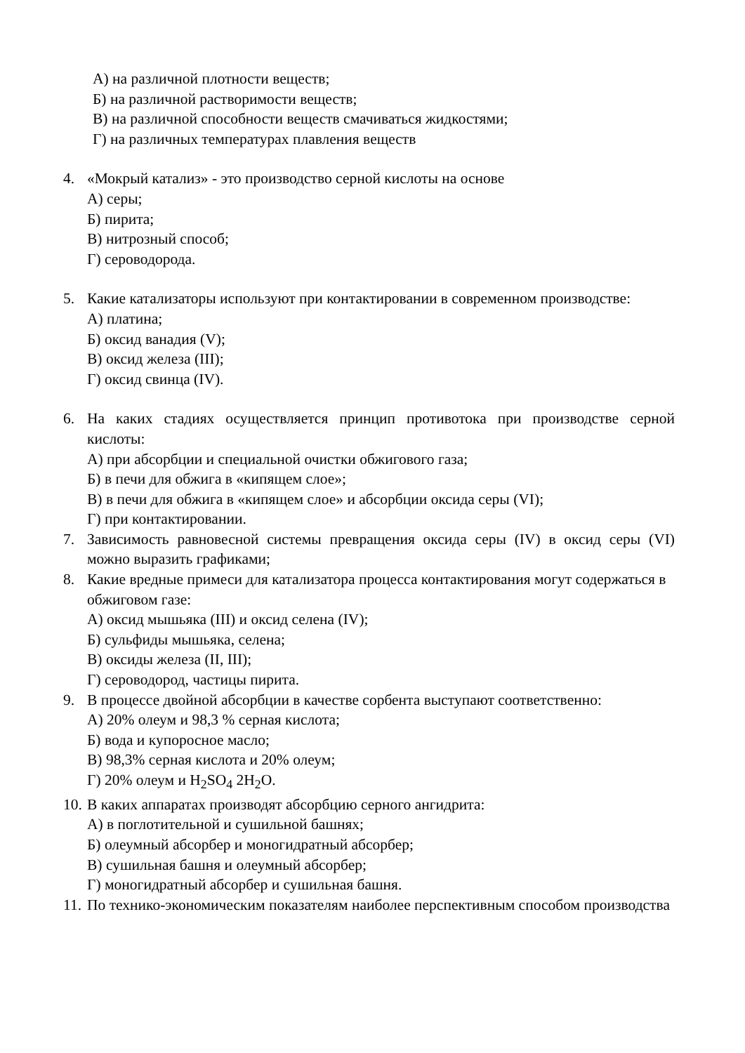А) на различной плотности веществ;
Б) на различной растворимости веществ;
В) на различной способности веществ смачиваться жидкостями;
Г) на различных температурах плавления веществ
4. «Мокрый катализ» - это производство серной кислоты на основе
А) серы;
Б) пирита;
В) нитрозный способ;
Г) сероводорода.
5. Какие катализаторы используют при контактировании в современном производстве:
А) платина;
Б) оксид ванадия (V);
В) оксид железа (III);
Г) оксид свинца (IV).
6. На каких стадиях осуществляется принцип противотока при производстве серной кислоты:
А) при абсорбции и специальной очистки обжигового газа;
Б) в печи для обжига в «кипящем слое»;
В) в печи для обжига в «кипящем слое» и абсорбции оксида серы (VI);
Г) при контактировании.
7. Зависимость равновесной системы превращения оксида серы (IV) в оксид серы (VI) можно выразить графиками;
8. Какие вредные примеси для катализатора процесса контактирования могут содержаться в
обжиговом газе:
А) оксид мышьяка (III) и оксид селена (IV);
Б) сульфиды мышьяка, селена;
В) оксиды железа (II, III);
Г) сероводород, частицы пирита.
9. В процессе двойной абсорбции в качестве сорбента выступают соответственно:
А) 20% олеум и 98,3 % серная кислота;
Б) вода и купоросное масло;
В) 98,3% серная кислота и 20% олеум;
Г) 20% олеум и H<sub>2</sub>SO<sub>4</sub> 2H<sub>2</sub>O.
10. В каких аппаратах производят абсорбцию серного ангидрита:
А) в поглотительной и сушильной башнях;
Б) олеумный абсорбер и моногидратный абсорбер;
В) сушильная башня и олеумный абсорбер;
Г) моногидратный абсорбер и сушильная башня.
11. По технико-экономическим показателям наиболее перспективным способом производства